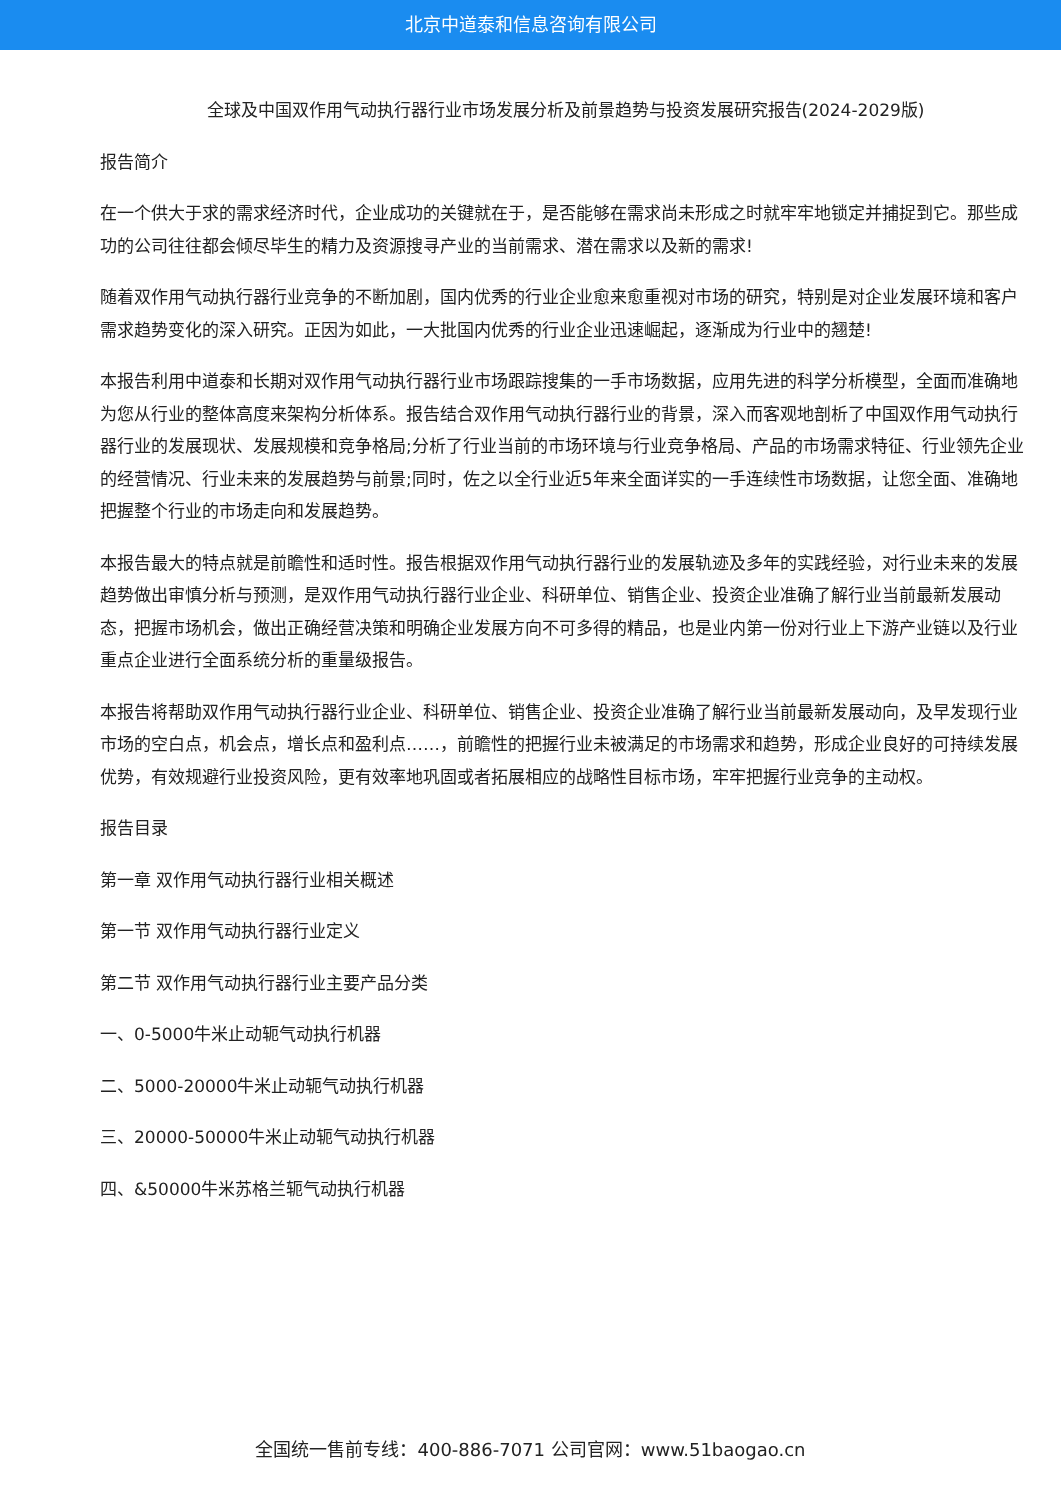北京中道泰和信息咨询有限公司
全球及中国双作用气动执行器行业市场发展分析及前景趋势与投资发展研究报告(2024-2029版)
报告简介
在一个供大于求的需求经济时代，企业成功的关键就在于，是否能够在需求尚未形成之时就牢牢地锁定并捕捉到它。那些成功的公司往往都会倾尽毕生的精力及资源搜寻产业的当前需求、潜在需求以及新的需求!
随着双作用气动执行器行业竞争的不断加剧，国内优秀的行业企业愈来愈重视对市场的研究，特别是对企业发展环境和客户需求趋势变化的深入研究。正因为如此，一大批国内优秀的行业企业迅速崛起，逐渐成为行业中的翘楚!
本报告利用中道泰和长期对双作用气动执行器行业市场跟踪搜集的一手市场数据，应用先进的科学分析模型，全面而准确地为您从行业的整体高度来架构分析体系。报告结合双作用气动执行器行业的背景，深入而客观地剖析了中国双作用气动执行器行业的发展现状、发展规模和竞争格局;分析了行业当前的市场环境与行业竞争格局、产品的市场需求特征、行业领先企业的经营情况、行业未来的发展趋势与前景;同时，佐之以全行业近5年来全面详实的一手连续性市场数据，让您全面、准确地把握整个行业的市场走向和发展趋势。
本报告最大的特点就是前瞻性和适时性。报告根据双作用气动执行器行业的发展轨迹及多年的实践经验，对行业未来的发展趋势做出审慎分析与预测，是双作用气动执行器行业企业、科研单位、销售企业、投资企业准确了解行业当前最新发展动态，把握市场机会，做出正确经营决策和明确企业发展方向不可多得的精品，也是业内第一份对行业上下游产业链以及行业重点企业进行全面系统分析的重量级报告。
本报告将帮助双作用气动执行器行业企业、科研单位、销售企业、投资企业准确了解行业当前最新发展动向，及早发现行业市场的空白点，机会点，增长点和盈利点……，前瞻性的把握行业未被满足的市场需求和趋势，形成企业良好的可持续发展优势，有效规避行业投资风险，更有效率地巩固或者拓展相应的战略性目标市场，牢牢把握行业竞争的主动权。
报告目录
第一章 双作用气动执行器行业相关概述
第一节 双作用气动执行器行业定义
第二节 双作用气动执行器行业主要产品分类
一、0-5000牛米止动轭气动执行机器
二、5000-20000牛米止动轭气动执行机器
三、20000-50000牛米止动轭气动执行机器
四、&50000牛米苏格兰轭气动执行机器
全国统一售前专线：400-886-7071 公司官网：www.51baogao.cn